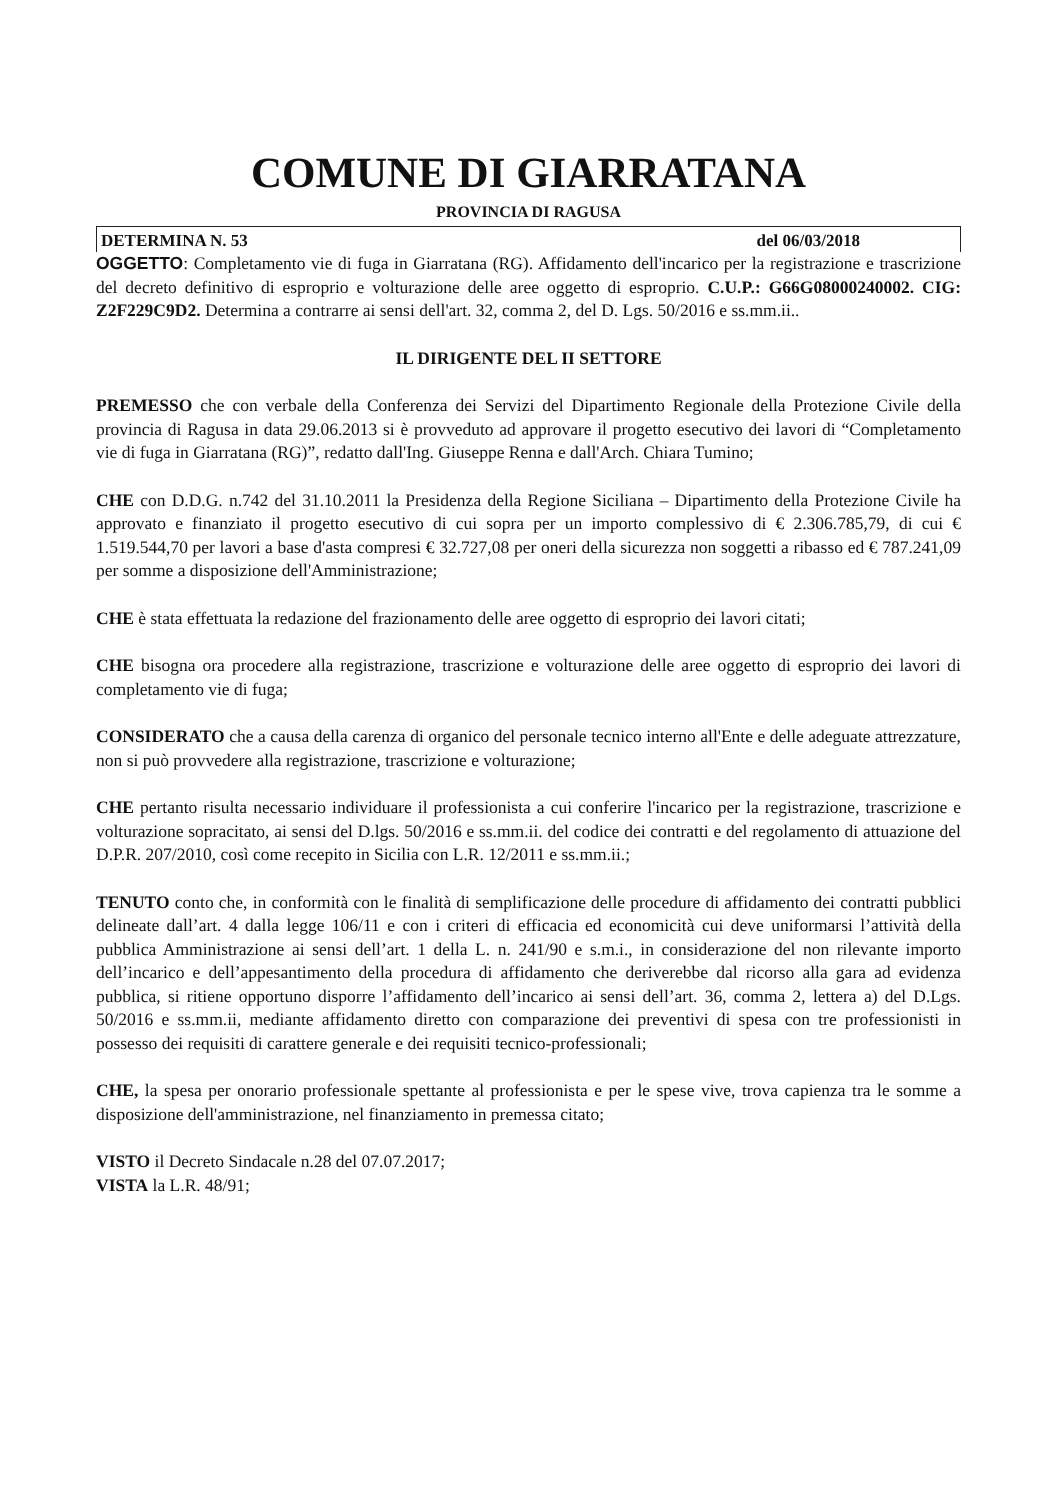COMUNE DI GIARRATANA
PROVINCIA DI RAGUSA
DETERMINA N. 53 del 06/03/2018
OGGETTO: Completamento vie di fuga in Giarratana (RG). Affidamento dell'incarico per la registrazione e trascrizione del decreto definitivo di esproprio e volturazione delle aree oggetto di esproprio. C.U.P.: G66G08000240002. CIG: Z2F229C9D2. Determina a contrarre ai sensi dell'art. 32, comma 2, del D. Lgs. 50/2016 e ss.mm.ii..
IL DIRIGENTE DEL II SETTORE
PREMESSO che con verbale della Conferenza dei Servizi del Dipartimento Regionale della Protezione Civile della provincia di Ragusa in data 29.06.2013 si è provveduto ad approvare il progetto esecutivo dei lavori di “Completamento vie di fuga in Giarratana (RG)”, redatto dall'Ing. Giuseppe Renna e dall'Arch. Chiara Tumino;
CHE con D.D.G. n.742 del 31.10.2011 la Presidenza della Regione Siciliana – Dipartimento della Protezione Civile ha approvato e finanziato il progetto esecutivo di cui sopra per un importo complessivo di € 2.306.785,79, di cui € 1.519.544,70 per lavori a base d'asta compresi € 32.727,08 per oneri della sicurezza non soggetti a ribasso ed € 787.241,09 per somme a disposizione dell'Amministrazione;
CHE è stata effettuata la redazione del frazionamento delle aree oggetto di esproprio dei lavori citati;
CHE bisogna ora procedere alla registrazione, trascrizione e volturazione delle aree oggetto di esproprio dei lavori di completamento vie di fuga;
CONSIDERATO che a causa della carenza di organico del personale tecnico interno all'Ente e delle adeguate attrezzature, non si può provvedere alla registrazione, trascrizione e volturazione;
CHE pertanto risulta necessario individuare il professionista a cui conferire l'incarico per la registrazione, trascrizione e volturazione sopracitato, ai sensi del D.lgs. 50/2016 e ss.mm.ii. del codice dei contratti e del regolamento di attuazione del D.P.R. 207/2010, così come recepito in Sicilia con L.R. 12/2011 e ss.mm.ii.;
TENUTO conto che, in conformità con le finalità di semplificazione delle procedure di affidamento dei contratti pubblici delineate dall’art. 4 dalla legge 106/11 e con i criteri di efficacia ed economicità cui deve uniformarsi l’attività della pubblica Amministrazione ai sensi dell’art. 1 della L. n. 241/90 e s.m.i., in considerazione del non rilevante importo dell’incarico e dell’appesantimento della procedura di affidamento che deriverebbe dal ricorso alla gara ad evidenza pubblica, si ritiene opportuno disporre l’affidamento dell’incarico ai sensi dell’art. 36, comma 2, lettera a) del D.Lgs. 50/2016 e ss.mm.ii, mediante affidamento diretto con comparazione dei preventivi di spesa con tre professionisti in possesso dei requisiti di carattere generale e dei requisiti tecnico-professionali;
CHE, la spesa per onorario professionale spettante al professionista e per le spese vive, trova capienza tra le somme a disposizione dell'amministrazione, nel finanziamento in premessa citato;
VISTO il Decreto Sindacale n.28 del 07.07.2017;
VISTA la L.R. 48/91;